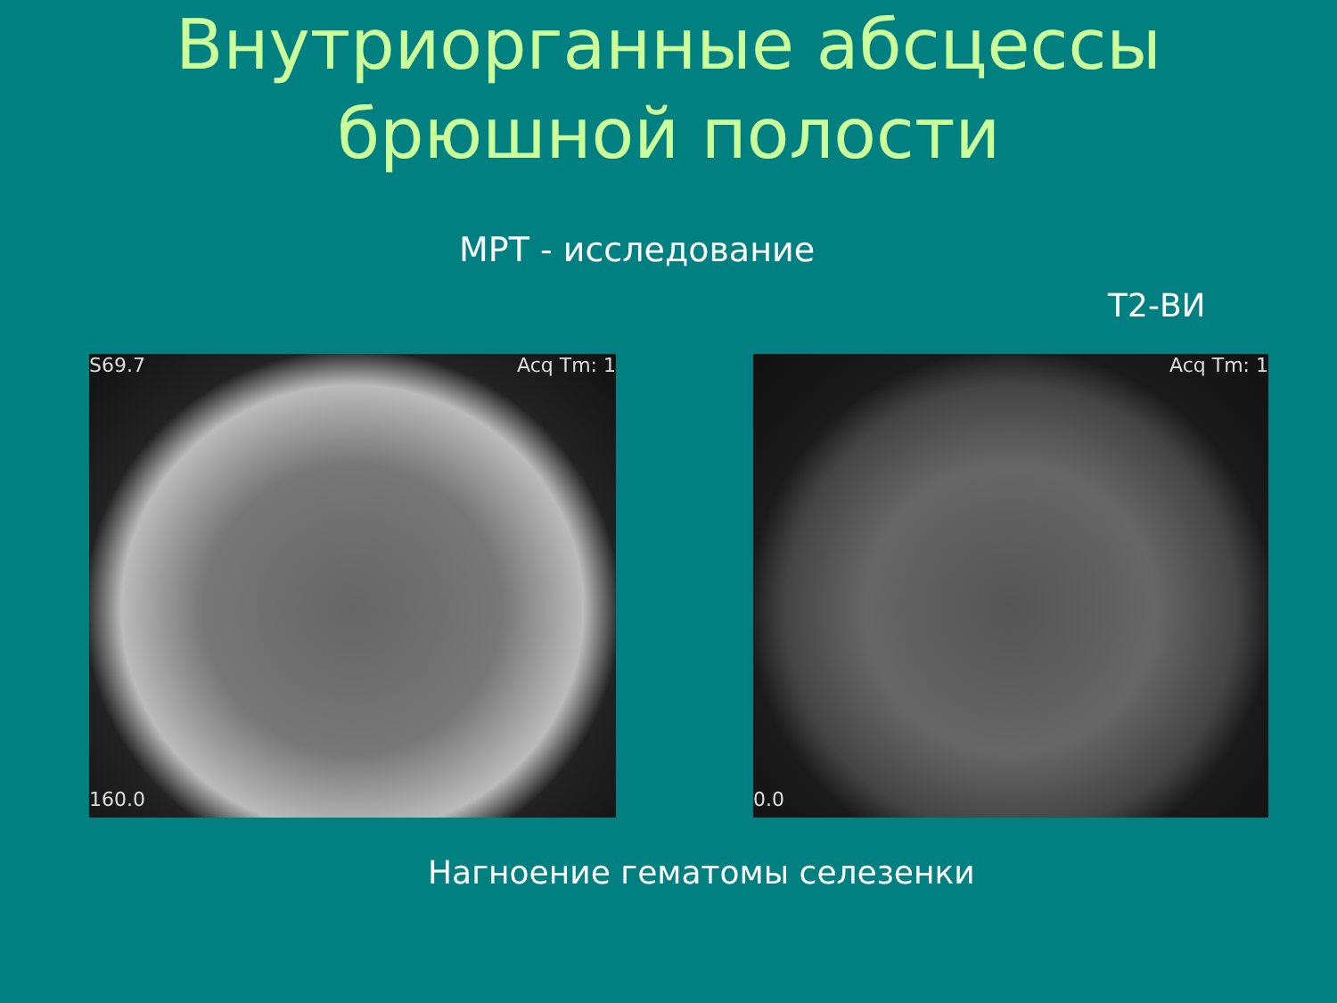Внутриорганные абсцессы
брюшной полости
МРТ - исследование
Т2-ВИ
S69.7 Acq Tm: 1
160.0
Acq Tm: 1
0.0
Нагноение гематомы селезенки